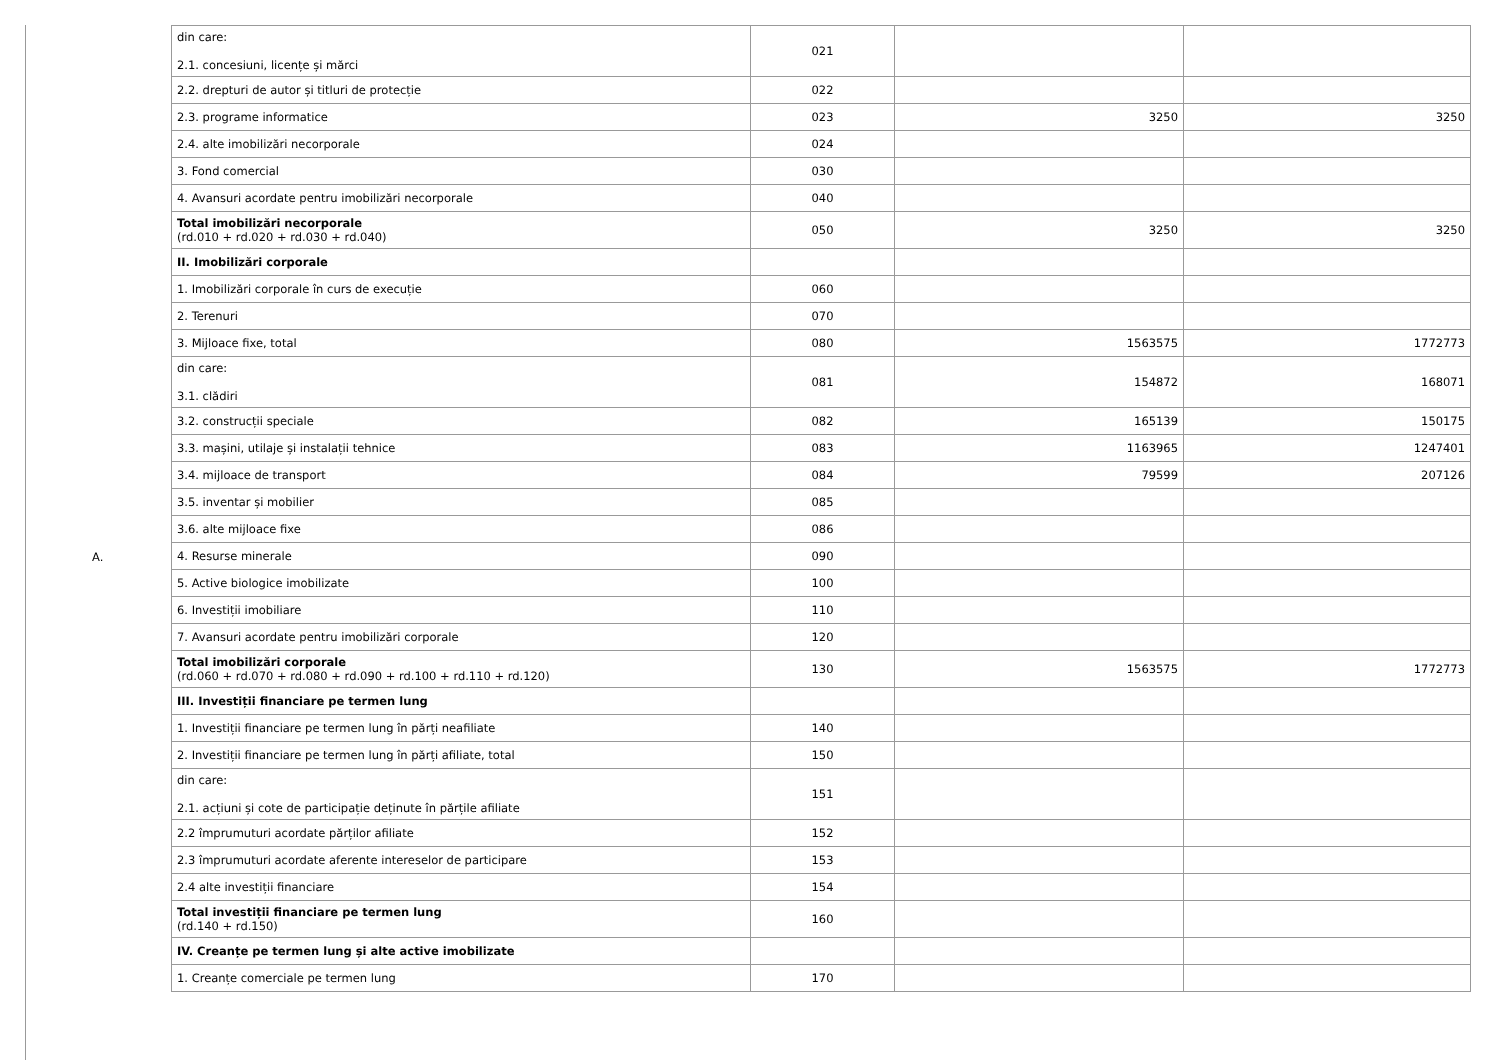A.
| din care: 2.1. concesiuni, licențe și mărci | 021 | | |
| 2.2. drepturi de autor și titluri de protecție | 022 | | |
| 2.3. programe informatice | 023 | 3250 | 3250 |
| 2.4. alte imobilizări necorporale | 024 | | |
| 3. Fond comercial | 030 | | |
| 4. Avansuri acordate pentru imobilizări necorporale | 040 | | |
| Total imobilizări necorporale (rd.010 + rd.020 + rd.030 + rd.040) | 050 | 3250 | 3250 |
| II. Imobilizări corporale | | | |
| 1. Imobilizări corporale în curs de execuție | 060 | | |
| 2. Terenuri | 070 | | |
| 3. Mijloace fixe, total | 080 | 1563575 | 1772773 |
| din care: 3.1. clădiri | 081 | 154872 | 168071 |
| 3.2. construcții speciale | 082 | 165139 | 150175 |
| 3.3. mașini, utilaje și instalații tehnice | 083 | 1163965 | 1247401 |
| 3.4. mijloace de transport | 084 | 79599 | 207126 |
| 3.5. inventar și mobilier | 085 | | |
| 3.6. alte mijloace fixe | 086 | | |
| 4. Resurse minerale | 090 | | |
| 5. Active biologice imobilizate | 100 | | |
| 6. Investiții imobiliare | 110 | | |
| 7. Avansuri acordate pentru imobilizări corporale | 120 | | |
| Total imobilizări corporale (rd.060 + rd.070 + rd.080 + rd.090 + rd.100 + rd.110 + rd.120) | 130 | 1563575 | 1772773 |
| III. Investiții financiare pe termen lung | | | |
| 1. Investiții financiare pe termen lung în părți neafiliate | 140 | | |
| 2. Investiții financiare pe termen lung în părți afiliate, total | 150 | | |
| din care: 2.1. acțiuni și cote de participație deținute în părțile afiliate | 151 | | |
| 2.2 împrumuturi acordate părților afiliate | 152 | | |
| 2.3 împrumuturi acordate aferente intereselor de participare | 153 | | |
| 2.4 alte investiții financiare | 154 | | |
| Total investiții financiare pe termen lung (rd.140 + rd.150) | 160 | | |
| IV. Creanțe pe termen lung și alte active imobilizate | | | |
| 1. Creanțe comerciale pe termen lung | 170 | | |